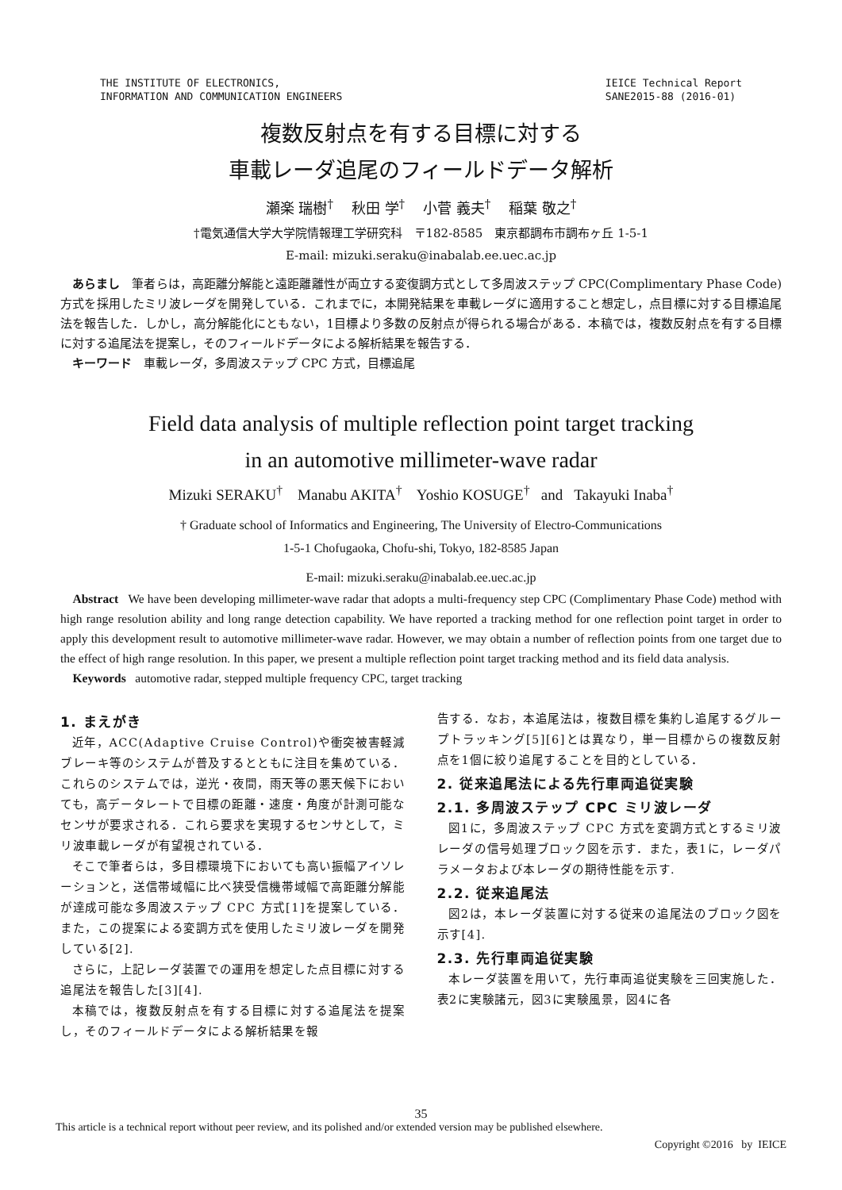THE INSTITUTE OF ELECTRONICS,
INFORMATION AND COMMUNICATION ENGINEERS
IEICE Technical Report
SANE2015-88 (2016-01)
複数反射点を有する目標に対する
車載レーダ追尾のフィールドデータ解析
瀬楽 瑞樹<sup>†</sup> 秋田 学<sup>†</sup> 小菅 義夫<sup>†</sup> 稲葉 敬之<sup>†</sup>
†電気通信大学大学院情報理工学研究科　〒182-8585　東京都調布市調布ヶ丘 1-5-1
E-mail: mizuki.seraku@inabalab.ee.uec.ac.jp
あらまし　筆者らは，高距離分解能と遠距離離性が両立する変復調方式として多周波ステップ CPC(Complimentary Phase Code)方式を採用したミリ波レーダを開発している．これまでに，本開発結果を車載レーダに適用すること想定し，点目標に対する目標追尾法を報告した．しかし，高分解能化にともない，1目標より多数の反射点が得られる場合がある．本稿では，複数反射点を有する目標に対する追尾法を提案し，そのフィールドデータによる解析結果を報告する．
キーワード　車載レーダ，多周波ステップ CPC 方式，目標追尾
Field data analysis of multiple reflection point target tracking
in an automotive millimeter-wave radar
Mizuki SERAKU<sup>†</sup> Manabu AKITA<sup>†</sup> Yoshio KOSUGE<sup>†</sup> and Takayuki Inaba<sup>†</sup>
† Graduate school of Informatics and Engineering, The University of Electro-Communications
1-5-1 Chofugaoka, Chofu-shi, Tokyo, 182-8585 Japan
E-mail: mizuki.seraku@inabalab.ee.uec.ac.jp
Abstract We have been developing millimeter-wave radar that adopts a multi-frequency step CPC (Complimentary Phase Code) method with high range resolution ability and long range detection capability. We have reported a tracking method for one reflection point target in order to apply this development result to automotive millimeter-wave radar. However, we may obtain a number of reflection points from one target due to the effect of high range resolution. In this paper, we present a multiple reflection point target tracking method and its field data analysis.
Keywords automotive radar, stepped multiple frequency CPC, target tracking
1. まえがき
近年，ACC(Adaptive Cruise Control)や衝突被害軽減ブレーキ等のシステムが普及するとともに注目を集めている．これらのシステムでは，逆光・夜間，雨天等の悪天候下においても，高データレートで目標の距離・速度・角度が計測可能なセンサが要求される．これら要求を実現するセンサとして，ミリ波車載レーダが有望視されている．
そこで筆者らは，多目標環境下においても高い振幅アイソレーションと，送信帯域幅に比べ狭受信機帯域幅で高距離分解能が達成可能な多周波ステップ CPC 方式[1]を提案している．また，この提案による変調方式を使用したミリ波レーダを開発している[2].
さらに，上記レーダ装置での運用を想定した点目標に対する追尾法を報告した[3][4].
本稿では，複数反射点を有する目標に対する追尾法を提案し，そのフィールドデータによる解析結果を報
告する．なお，本追尾法は，複数目標を集約し追尾するグループトラッキング[5][6]とは異なり，単一目標からの複数反射点を1個に絞り追尾することを目的としている．
2. 従来追尾法による先行車両追従実験
2.1. 多周波ステップ CPC ミリ波レーダ
図1に，多周波ステップ CPC 方式を変調方式とするミリ波レーダの信号処理ブロック図を示す．また，表1に，レーダパラメータおよび本レーダの期待性能を示す.
2.2. 従来追尾法
図2は，本レーダ装置に対する従来の追尾法のブロック図を示す[4].
2.3. 先行車両追従実験
本レーダ装置を用いて，先行車両追従実験を三回実施した．表2に実験諸元，図3に実験風景，図4に各
35
This article is a technical report without peer review, and its polished and/or extended version may be published elsewhere.
Copyright ©2016 by IEICE